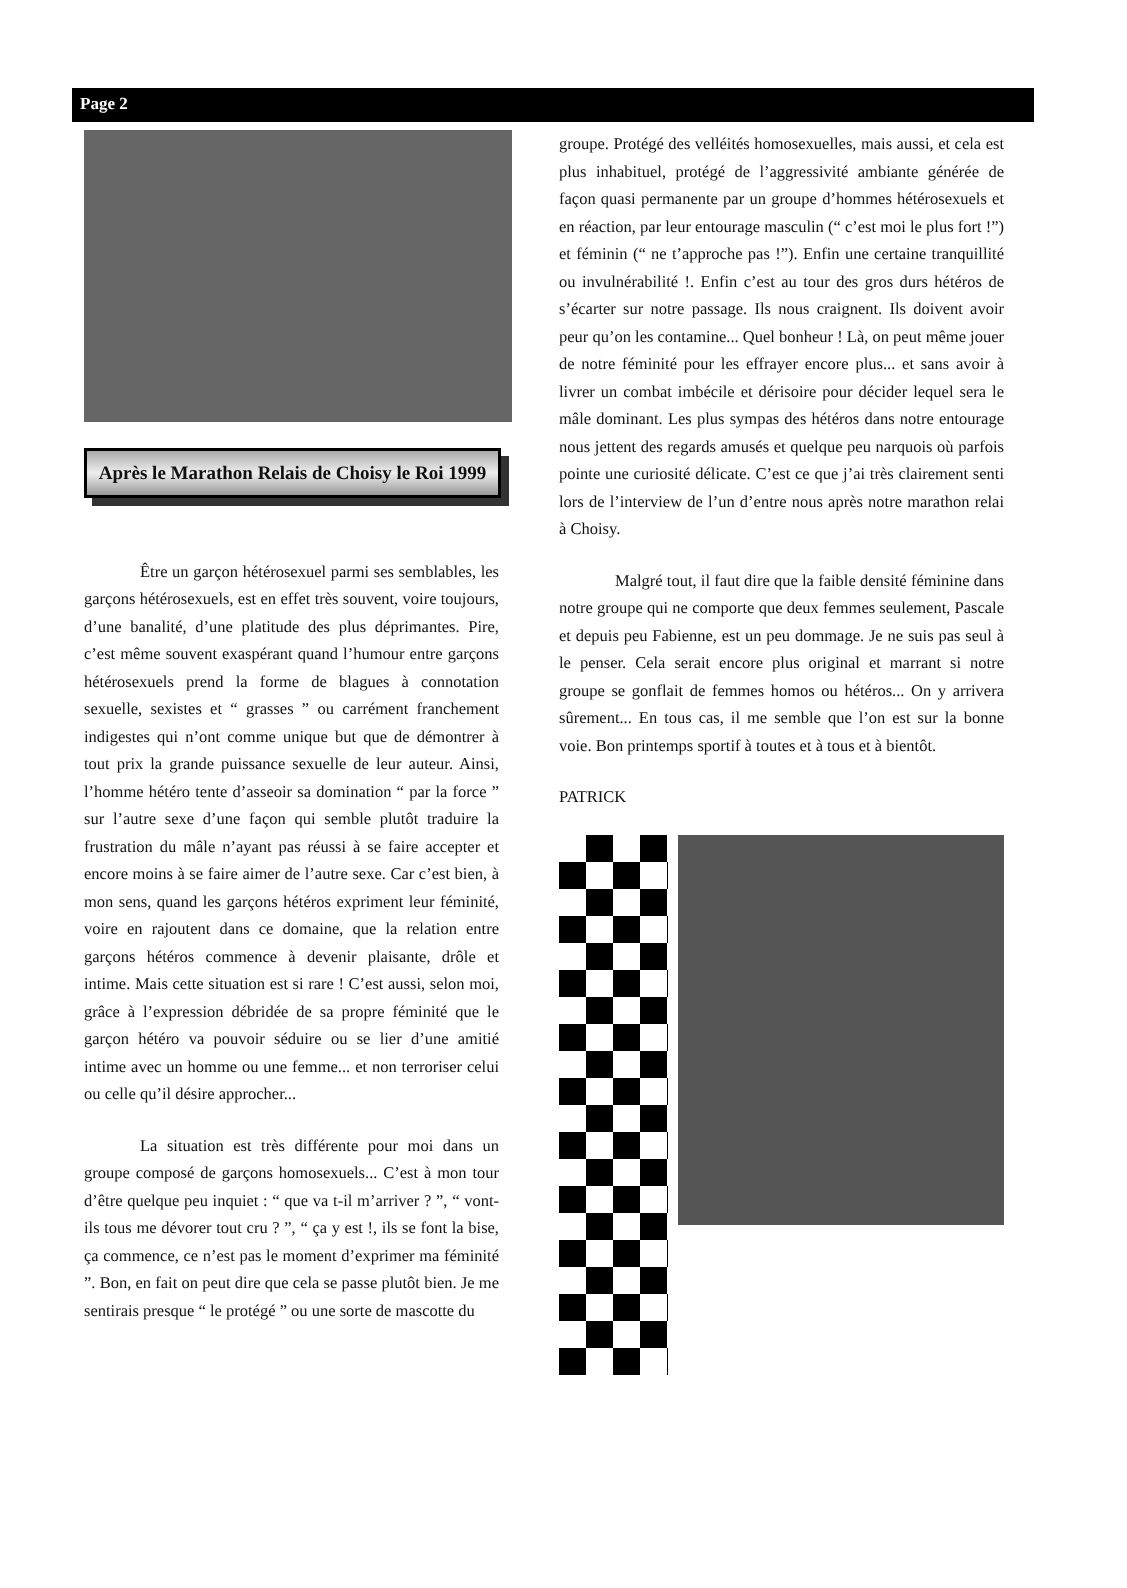Page 2
Après le Marathon Relais de Choisy le Roi 1999
Être un garçon hétérosexuel parmi ses semblables, les garçons hétérosexuels, est en effet très souvent, voire toujours, d’une banalité, d’une platitude des plus déprimantes. Pire, c’est même souvent exaspérant quand l’humour entre garçons hétérosexuels prend la forme de blagues à connotation sexuelle, sexistes et “ grasses ” ou carrément franchement indigestes qui n’ont comme unique but que de démontrer à tout prix la grande puissance sexuelle de leur auteur. Ainsi, l’homme hétéro tente d’asseoir sa domination “ par la force ” sur l’autre sexe d’une façon qui semble plutôt traduire la frustration du mâle n’ayant pas réussi à se faire accepter et encore moins à se faire aimer de l’autre sexe. Car c’est bien, à mon sens, quand les garçons hétéros expriment leur féminité, voire en rajoutent dans ce domaine, que la relation entre garçons hétéros commence à devenir plaisante, drôle et intime. Mais cette situation est si rare ! C’est aussi, selon moi, grâce à l’expression débridée de sa propre féminité que le garçon hétéro va pouvoir séduire ou se lier d’une amitié intime avec un homme ou une femme... et non terroriser celui ou celle qu’il désire approcher...
La situation est très différente pour moi dans un groupe composé de garçons homosexuels... C’est à mon tour d’être quelque peu inquiet : “ que va t-il m’arriver ? ”, “ vont-ils tous me dévorer tout cru ? ”, “ ça y est !, ils se font la bise, ça commence, ce n’est pas le moment d’exprimer ma féminité ”. Bon, en fait on peut dire que cela se passe plutôt bien. Je me sentirais presque “ le protégé ” ou une sorte de mascotte du
groupe. Protégé des velléités homosexuelles, mais aussi, et cela est plus inhabituel, protégé de l’aggressivité ambiante générée de façon quasi permanente par un groupe d’hommes hétérosexuels et en réaction, par leur entourage masculin (“ c’est moi le plus fort !”) et féminin (“ ne t’approche pas !”). Enfin une certaine tranquillité ou invulnérabilité !. Enfin c’est au tour des gros durs hétéros de s’écarter sur notre passage. Ils nous craignent. Ils doivent avoir peur qu’on les contamine... Quel bonheur ! Là, on peut même jouer de notre féminité pour les effrayer encore plus... et sans avoir à livrer un combat imbécile et dérisoire pour décider lequel sera le mâle dominant. Les plus sympas des hétéros dans notre entourage nous jettent des regards amusés et quelque peu narquois où parfois pointe une curiosité délicate. C’est ce que j’ai très clairement senti lors de l’interview de l’un d’entre nous après notre marathon relai à Choisy.
Malgré tout, il faut dire que la faible densité féminine dans notre groupe qui ne comporte que deux femmes seulement, Pascale et depuis peu Fabienne, est un peu dommage. Je ne suis pas seul à le penser. Cela serait encore plus original et marrant si notre groupe se gonflait de femmes homos ou hétéros... On y arrivera sûrement... En tous cas, il me semble que l’on est sur la bonne voie. Bon printemps sportif à toutes et à tous et à bientôt.
PATRICK